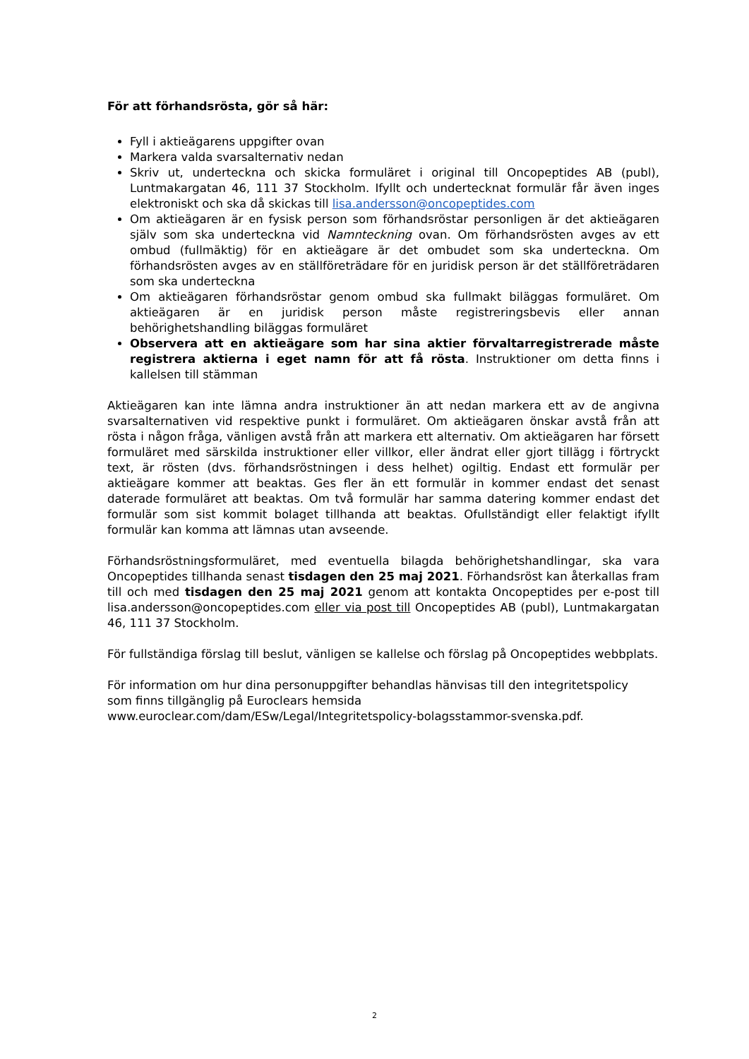För att förhandsrösta, gör så här:
Fyll i aktieägarens uppgifter ovan
Markera valda svarsalternativ nedan
Skriv ut, underteckna och skicka formuläret i original till Oncopeptides AB (publ), Luntmakargatan 46, 111 37 Stockholm. Ifyllt och undertecknat formulär får även inges elektroniskt och ska då skickas till lisa.andersson@oncopeptides.com
Om aktieägaren är en fysisk person som förhandsröstar personligen är det aktieägaren själv som ska underteckna vid Namnteckning ovan. Om förhandsrösten avges av ett ombud (fullmäktig) för en aktieägare är det ombudet som ska underteckna. Om förhandsrösten avges av en ställföreträdare för en juridisk person är det ställföreträdaren som ska underteckna
Om aktieägaren förhandsröstar genom ombud ska fullmakt biläggas formuläret. Om aktieägaren är en juridisk person måste registreringsbevis eller annan behörighetshandling biläggas formuläret
Observera att en aktieägare som har sina aktier förvaltarregistrerade måste registrera aktierna i eget namn för att få rösta. Instruktioner om detta finns i kallelsen till stämman
Aktieägaren kan inte lämna andra instruktioner än att nedan markera ett av de angivna svarsalternativen vid respektive punkt i formuläret. Om aktieägaren önskar avstå från att rösta i någon fråga, vänligen avstå från att markera ett alternativ. Om aktieägaren har försett formuläret med särskilda instruktioner eller villkor, eller ändrat eller gjort tillägg i förtryckt text, är rösten (dvs. förhandsröstningen i dess helhet) ogiltig. Endast ett formulär per aktieägare kommer att beaktas. Ges fler än ett formulär in kommer endast det senast daterade formuläret att beaktas. Om två formulär har samma datering kommer endast det formulär som sist kommit bolaget tillhanda att beaktas. Ofullständigt eller felaktigt ifyllt formulär kan komma att lämnas utan avseende.
Förhandsröstningsformuläret, med eventuella bilagda behörighetshandlingar, ska vara Oncopeptides tillhanda senast tisdagen den 25 maj 2021. Förhandsröst kan återkallas fram till och med tisdagen den 25 maj 2021 genom att kontakta Oncopeptides per e-post till lisa.andersson@oncopeptides.com eller via post till Oncopeptides AB (publ), Luntmakargatan 46, 111 37 Stockholm.
För fullständiga förslag till beslut, vänligen se kallelse och förslag på Oncopeptides webbplats.
För information om hur dina personuppgifter behandlas hänvisas till den integritetspolicy
som finns tillgänglig på Euroclears hemsida
www.euroclear.com/dam/ESw/Legal/Integritetspolicy-bolagsstammor-svenska.pdf.
2